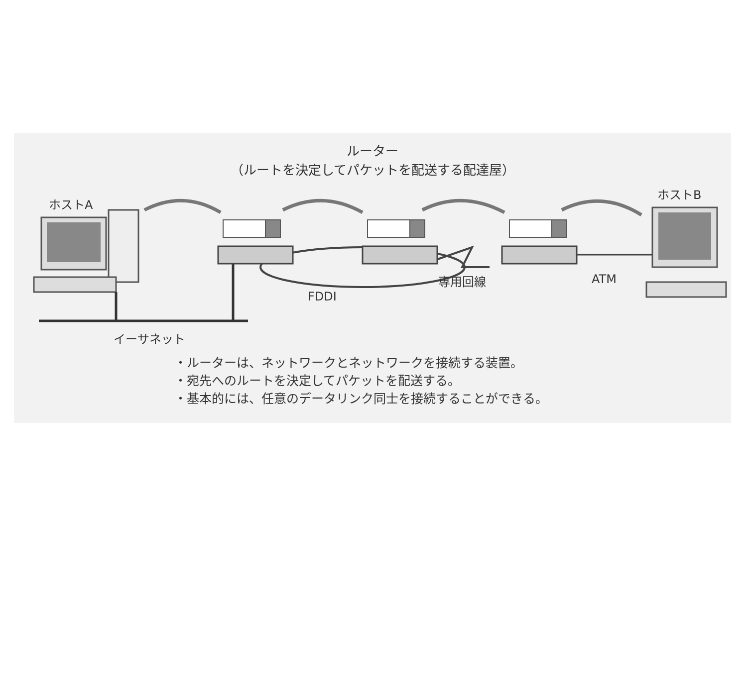ルーター
（ルートを決定してパケットを配送する配達屋）
ホストA
ホストB
FDDI
専用回線 ATM
イーサネット
・ルーターは、ネットワークとネットワークを接続する装置。
・宛先へのルートを決定してパケットを配送する。
・基本的には、任意のデータリンク同士を接続することができる。